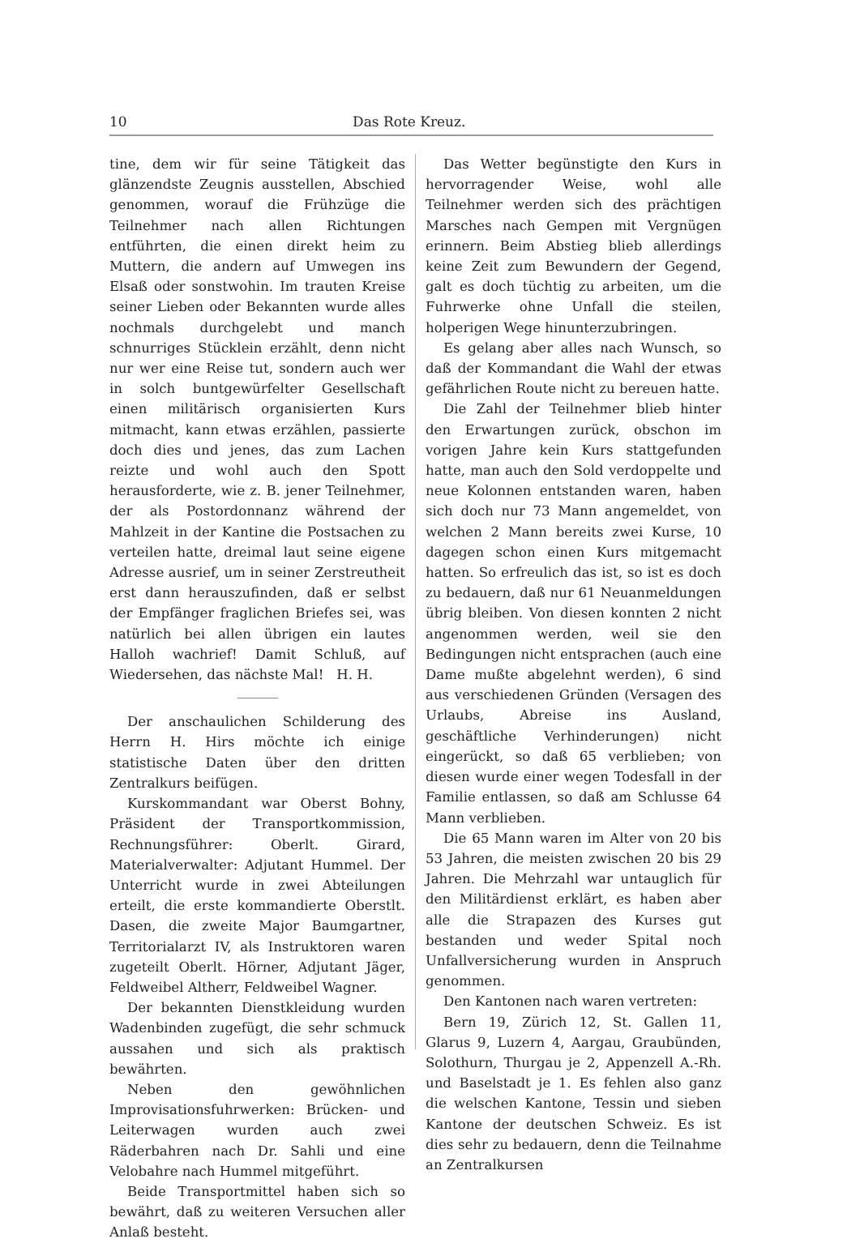10 Das Rote Kreuz.
tine, dem wir für seine Tätigkeit das glänzendste Zeugnis ausstellen, Abschied genommen, worauf die Frühzüge die Teilnehmer nach allen Richtungen entführten, die einen direkt heim zu Muttern, die andern auf Umwegen ins Elsaß oder sonstwohin. Im trauten Kreise seiner Lieben oder Bekannten wurde alles nochmals durchgelebt und manch schnurriges Stücklein erzählt, denn nicht nur wer eine Reise tut, sondern auch wer in solch buntgewürfelter Gesellschaft einen militärisch organisierten Kurs mitmacht, kann etwas erzählen, passierte doch dies und jenes, das zum Lachen reizte und wohl auch den Spott herausforderte, wie z. B. jener Teilnehmer, der als Postordonnanz während der Mahlzeit in der Kantine die Postsachen zu verteilen hatte, dreimal laut seine eigene Adresse ausrief, um in seiner Zerstreutheit erst dann herauszufinden, daß er selbst der Empfänger fraglichen Briefes sei, was natürlich bei allen übrigen ein lautes Halloh wachrief! Damit Schluß, auf Wiedersehen, das nächste Mal! H. H.
Der anschaulichen Schilderung des Herrn H. Hirs möchte ich einige statistische Daten über den dritten Zentralkurs beifügen.
Kurskommandant war Oberst Bohny, Präsident der Transportkommission, Rechnungsführer: Oberlt. Girard, Materialverwalter: Adjutant Hummel. Der Unterricht wurde in zwei Abteilungen erteilt, die erste kommandierte Oberstlt. Dasen, die zweite Major Baumgartner, Territorialarzt IV, als Instruktoren waren zugeteilt Oberlt. Hörner, Adjutant Jäger, Feldweibel Altherr, Feldweibel Wagner.
Der bekannten Dienstkleidung wurden Wadenbinden zugefügt, die sehr schmuck aussahen und sich als praktisch bewährten.
Neben den gewöhnlichen Improvisationsfuhrwerken: Brücken- und Leiterwagen wurden auch zwei Räderbahren nach Dr. Sahli und eine Velobahre nach Hummel mitgeführt.
Beide Transportmittel haben sich so bewährt, daß zu weiteren Versuchen aller Anlaß besteht.
Das Wetter begünstigte den Kurs in hervorragender Weise, wohl alle Teilnehmer werden sich des prächtigen Marsches nach Gempen mit Vergnügen erinnern. Beim Abstieg blieb allerdings keine Zeit zum Bewundern der Gegend, galt es doch tüchtig zu arbeiten, um die Fuhrwerke ohne Unfall die steilen, holperigen Wege hinunterzubringen.
Es gelang aber alles nach Wunsch, so daß der Kommandant die Wahl der etwas gefährlichen Route nicht zu bereuen hatte.
Die Zahl der Teilnehmer blieb hinter den Erwartungen zurück, obschon im vorigen Jahre kein Kurs stattgefunden hatte, man auch den Sold verdoppelte und neue Kolonnen entstanden waren, haben sich doch nur 73 Mann angemeldet, von welchen 2 Mann bereits zwei Kurse, 10 dagegen schon einen Kurs mitgemacht hatten. So erfreulich das ist, so ist es doch zu bedauern, daß nur 61 Neuanmeldungen übrig bleiben. Von diesen konnten 2 nicht angenommen werden, weil sie den Bedingungen nicht entsprachen (auch eine Dame mußte abgelehnt werden), 6 sind aus verschiedenen Gründen (Versagen des Urlaubs, Abreise ins Ausland, geschäftliche Verhinderungen) nicht eingerückt, so daß 65 verblieben; von diesen wurde einer wegen Todesfall in der Familie entlassen, so daß am Schlusse 64 Mann verblieben.
Die 65 Mann waren im Alter von 20 bis 53 Jahren, die meisten zwischen 20 bis 29 Jahren. Die Mehrzahl war untauglich für den Militärdienst erklärt, es haben aber alle die Strapazen des Kurses gut bestanden und weder Spital noch Unfallversicherung wurden in Anspruch genommen.
Den Kantonen nach waren vertreten:
Bern 19, Zürich 12, St. Gallen 11, Glarus 9, Luzern 4, Aargau, Graubünden, Solothurn, Thurgau je 2, Appenzell A.-Rh. und Baselstadt je 1. Es fehlen also ganz die welschen Kantone, Tessin und sieben Kantone der deutschen Schweiz. Es ist dies sehr zu bedauern, denn die Teilnahme an Zentralkursen